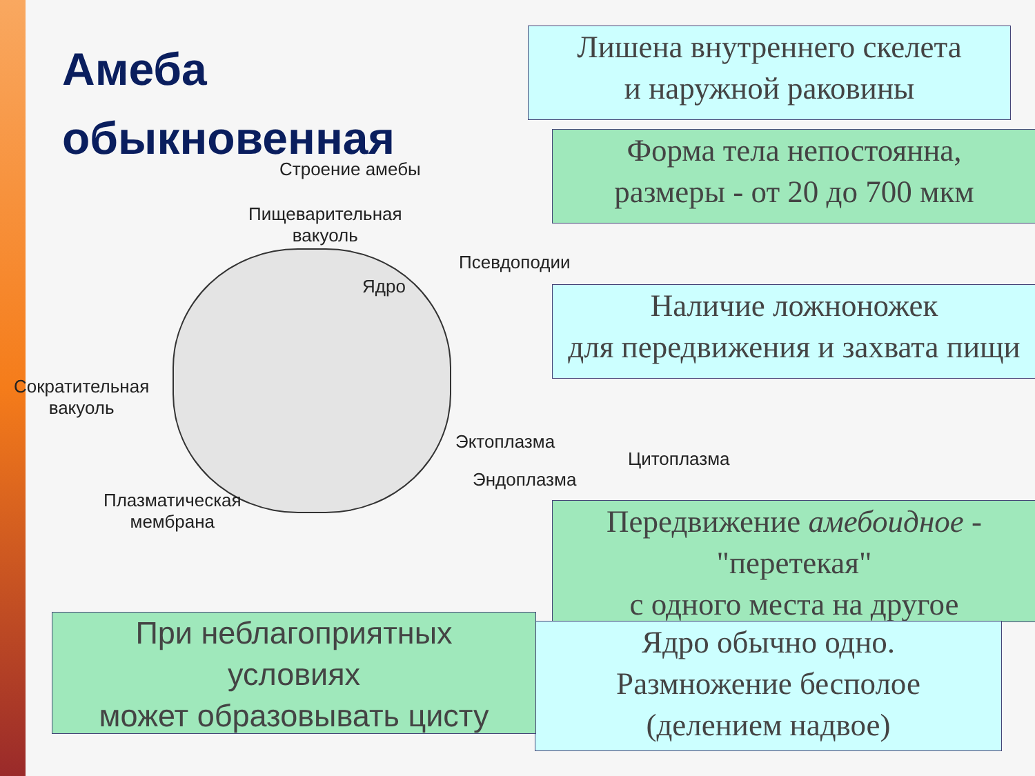Амеба
обыкновенная
Лишена внутреннего скелета
и наружной раковины
Форма тела непостоянна,
размеры - от 20 до 700 мкм
Строение амебы
Пищеварительная
вакуоль
Ядро
Псевдоподии
Сократительная
вакуоль
Эктоплазма
Цитоплазма
Эндоплазма
Плазматическая
мембрана
Наличие ложноножек
для передвижения и захвата пищи
Передвижение амебоидное -
"перетекая"
с одного места на другое
Ядро обычно одно.
Размножение бесполое
(делением надвое)
При неблагоприятных
условиях
может образовывать цисту